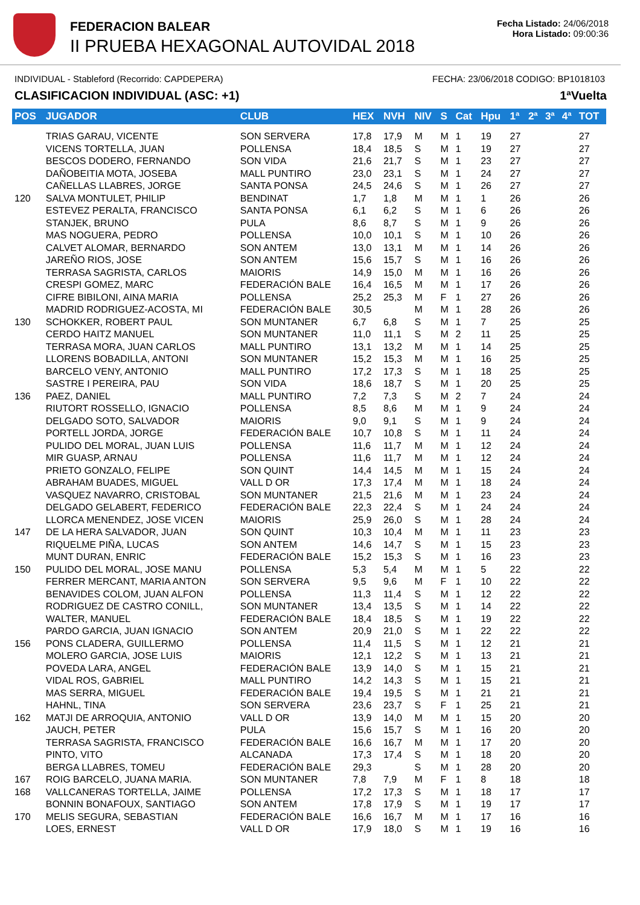FEDERACION BALEAR
II PRUEBA HEXAGONAL AUTOVIDAL 2018
Fecha Listado: 24/06/2018
Hora Listado: 09:00:36
INDIVIDUAL - Stableford (Recorrido: CAPDEPERA) FECHA: 23/06/2018 CODIGO: BP1018103
CLASIFICACION INDIVIDUAL (ASC: +1) 1ªVuelta
| POS | JUGADOR | CLUB | HEX | NVH | NIV | S | Cat | Hpu | 1ª | 2ª | 3ª | 4ª | TOT |
| --- | --- | --- | --- | --- | --- | --- | --- | --- | --- | --- | --- | --- | --- |
| | TRIAS GARAU, VICENTE | SON SERVERA | 17,8 | 17,9 | M | M | 1 | 19 | 27 | | | | 27 |
| | VICENS TORTELLA, JUAN | POLLENSA | 18,4 | 18,5 | S | M | 1 | 19 | 27 | | | | 27 |
| | BESCOS DODERO, FERNANDO | SON VIDA | 21,6 | 21,7 | S | M | 1 | 23 | 27 | | | | 27 |
| | DAÑOBEITIA MOTA, JOSEBA | MALL PUNTIRO | 23,0 | 23,1 | S | M | 1 | 24 | 27 | | | | 27 |
| | CAÑELLAS LLABRES, JORGE | SANTA PONSA | 24,5 | 24,6 | S | M | 1 | 26 | 27 | | | | 27 |
| 120 | SALVA MONTULET, PHILIP | BENDINAT | 1,7 | 1,8 | M | M | 1 | 1 | 26 | | | | 26 |
| | ESTEVEZ PERALTA, FRANCISCO | SANTA PONSA | 6,1 | 6,2 | S | M | 1 | 6 | 26 | | | | 26 |
| | STANJEK, BRUNO | PULA | 8,6 | 8,7 | S | M | 1 | 9 | 26 | | | | 26 |
| | MAS NOGUERA, PEDRO | POLLENSA | 10,0 | 10,1 | S | M | 1 | 10 | 26 | | | | 26 |
| | CALVET ALOMAR, BERNARDO | SON ANTEM | 13,0 | 13,1 | M | M | 1 | 14 | 26 | | | | 26 |
| | JAREÑO RIOS, JOSE | SON ANTEM | 15,6 | 15,7 | S | M | 1 | 16 | 26 | | | | 26 |
| | TERRASA SAGRISTA, CARLOS | MAIORIS | 14,9 | 15,0 | M | M | 1 | 16 | 26 | | | | 26 |
| | CRESPI GOMEZ, MARC | FEDERACIÓN BALE | 16,4 | 16,5 | M | M | 1 | 17 | 26 | | | | 26 |
| | CIFRE BIBILONI, AINA MARIA | POLLENSA | 25,2 | 25,3 | M | F | 1 | 27 | 26 | | | | 26 |
| | MADRID RODRIGUEZ-ACOSTA, MI | FEDERACIÓN BALE | 30,5 | | M | M | 1 | 28 | 26 | | | | 26 |
| 130 | SCHOKKER, ROBERT PAUL | SON MUNTANER | 6,7 | 6,8 | S | M | 1 | 7 | 25 | | | | 25 |
| | CERDO HAITZ MANUEL | SON MUNTANER | 11,0 | 11,1 | S | M | 2 | 11 | 25 | | | | 25 |
| | TERRASA MORA, JUAN CARLOS | MALL PUNTIRO | 13,1 | 13,2 | M | M | 1 | 14 | 25 | | | | 25 |
| | LLORENS BOBADILLA, ANTONI | SON MUNTANER | 15,2 | 15,3 | M | M | 1 | 16 | 25 | | | | 25 |
| | BARCELO VENY, ANTONIO | MALL PUNTIRO | 17,2 | 17,3 | S | M | 1 | 18 | 25 | | | | 25 |
| | SASTRE I PEREIRA, PAU | SON VIDA | 18,6 | 18,7 | S | M | 1 | 20 | 25 | | | | 25 |
| 136 | PAEZ, DANIEL | MALL PUNTIRO | 7,2 | 7,3 | S | M | 2 | 7 | 24 | | | | 24 |
| | RIUTORT ROSSELLO, IGNACIO | POLLENSA | 8,5 | 8,6 | M | M | 1 | 9 | 24 | | | | 24 |
| | DELGADO SOTO, SALVADOR | MAIORIS | 9,0 | 9,1 | S | M | 1 | 9 | 24 | | | | 24 |
| | PORTELL JORDA, JORGE | FEDERACIÓN BALE | 10,7 | 10,8 | S | M | 1 | 11 | 24 | | | | 24 |
| | PULIDO DEL MORAL, JUAN LUIS | POLLENSA | 11,6 | 11,7 | M | M | 1 | 12 | 24 | | | | 24 |
| | MIR GUASP, ARNAU | POLLENSA | 11,6 | 11,7 | M | M | 1 | 12 | 24 | | | | 24 |
| | PRIETO GONZALO, FELIPE | SON QUINT | 14,4 | 14,5 | M | M | 1 | 15 | 24 | | | | 24 |
| | ABRAHAM BUADES, MIGUEL | VALL D OR | 17,3 | 17,4 | M | M | 1 | 18 | 24 | | | | 24 |
| | VASQUEZ NAVARRO, CRISTOBAL | SON MUNTANER | 21,5 | 21,6 | M | M | 1 | 23 | 24 | | | | 24 |
| | DELGADO GELABERT, FEDERICO | FEDERACIÓN BALE | 22,3 | 22,4 | S | M | 1 | 24 | 24 | | | | 24 |
| | LLORCA MENENDEZ, JOSE VICEN | MAIORIS | 25,9 | 26,0 | S | M | 1 | 28 | 24 | | | | 24 |
| 147 | DE LA HERA SALVADOR, JUAN | SON QUINT | 10,3 | 10,4 | M | M | 1 | 11 | 23 | | | | 23 |
| | RIQUELME PIÑA, LUCAS | SON ANTEM | 14,6 | 14,7 | S | M | 1 | 15 | 23 | | | | 23 |
| | MUNT DURAN, ENRIC | FEDERACIÓN BALE | 15,2 | 15,3 | S | M | 1 | 16 | 23 | | | | 23 |
| 150 | PULIDO DEL MORAL, JOSE MANU | POLLENSA | 5,3 | 5,4 | M | M | 1 | 5 | 22 | | | | 22 |
| | FERRER MERCANT, MARIA ANTON | SON SERVERA | 9,5 | 9,6 | M | F | 1 | 10 | 22 | | | | 22 |
| | BENAVIDES COLOM, JUAN ALFON | POLLENSA | 11,3 | 11,4 | S | M | 1 | 12 | 22 | | | | 22 |
| | RODRIGUEZ DE CASTRO CONILL, | SON MUNTANER | 13,4 | 13,5 | S | M | 1 | 14 | 22 | | | | 22 |
| | WALTER, MANUEL | FEDERACIÓN BALE | 18,4 | 18,5 | S | M | 1 | 19 | 22 | | | | 22 |
| | PARDO GARCIA, JUAN IGNACIO | SON ANTEM | 20,9 | 21,0 | S | M | 1 | 22 | 22 | | | | 22 |
| 156 | PONS CLADERA, GUILLERMO | POLLENSA | 11,4 | 11,5 | S | M | 1 | 12 | 21 | | | | 21 |
| | MOLERO GARCIA, JOSE LUIS | MAIORIS | 12,1 | 12,2 | S | M | 1 | 13 | 21 | | | | 21 |
| | POVEDA LARA, ANGEL | FEDERACIÓN BALE | 13,9 | 14,0 | S | M | 1 | 15 | 21 | | | | 21 |
| | VIDAL ROS, GABRIEL | MALL PUNTIRO | 14,2 | 14,3 | S | M | 1 | 15 | 21 | | | | 21 |
| | MAS SERRA, MIGUEL | FEDERACIÓN BALE | 19,4 | 19,5 | S | M | 1 | 21 | 21 | | | | 21 |
| | HAHNL, TINA | SON SERVERA | 23,6 | 23,7 | S | F | 1 | 25 | 21 | | | | 21 |
| 162 | MATJI DE ARROQUIA, ANTONIO | VALL D OR | 13,9 | 14,0 | M | M | 1 | 15 | 20 | | | | 20 |
| | JAUCH, PETER | PULA | 15,6 | 15,7 | S | M | 1 | 16 | 20 | | | | 20 |
| | TERRASA SAGRISTA, FRANCISCO | FEDERACIÓN BALE | 16,6 | 16,7 | M | M | 1 | 17 | 20 | | | | 20 |
| | PINTO, VITO | ALCANADA | 17,3 | 17,4 | S | M | 1 | 18 | 20 | | | | 20 |
| | BERGA LLABRES, TOMEU | FEDERACIÓN BALE | 29,3 | | S | M | 1 | 28 | 20 | | | | 20 |
| 167 | ROIG BARCELO, JUANA MARIA. | SON MUNTANER | 7,8 | 7,9 | M | F | 1 | 8 | 18 | | | | 18 |
| 168 | VALLCANERAS TORTELLA, JAIME | POLLENSA | 17,2 | 17,3 | S | M | 1 | 18 | 17 | | | | 17 |
| | BONNIN BONAFOUX, SANTIAGO | SON ANTEM | 17,8 | 17,9 | S | M | 1 | 19 | 17 | | | | 17 |
| 170 | MELIS SEGURA, SEBASTIAN | FEDERACIÓN BALE | 16,6 | 16,7 | M | M | 1 | 17 | 16 | | | | 16 |
| | LOES, ERNEST | VALL D OR | 17,9 | 18,0 | S | M | 1 | 19 | 16 | | | | 16 |